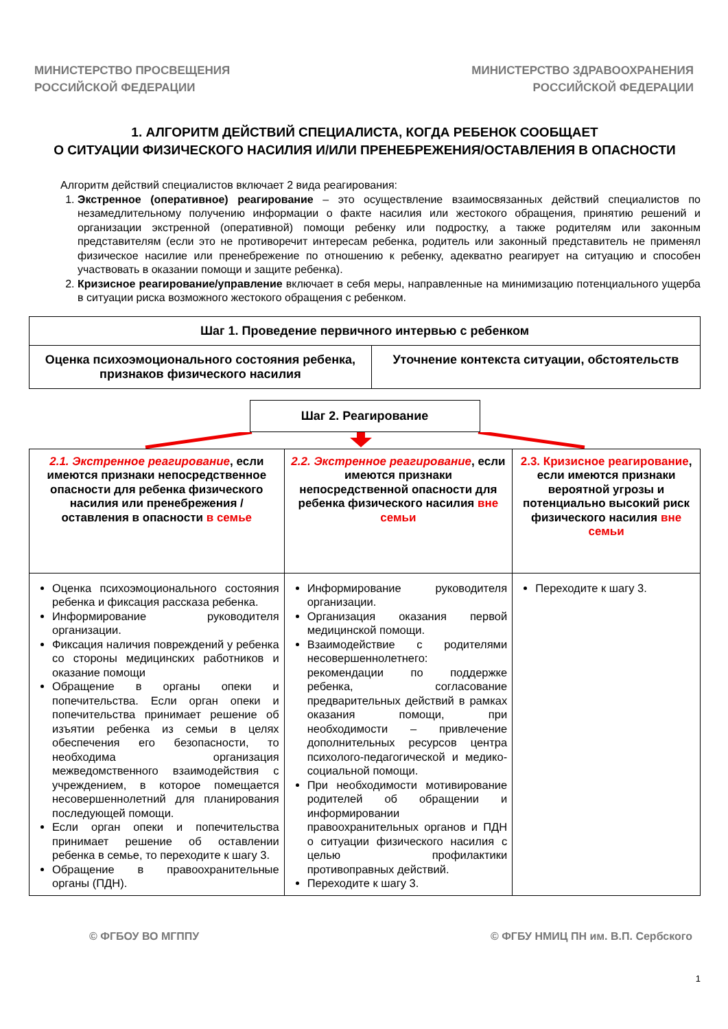МИНИСТЕРСТВО ПРОСВЕЩЕНИЯ
РОССИЙСКОЙ ФЕДЕРАЦИИ
МИНИСТЕРСТВО ЗДРАВООХРАНЕНИЯ
РОССИЙСКОЙ ФЕДЕРАЦИИ
1. АЛГОРИТМ ДЕЙСТВИЙ СПЕЦИАЛИСТА, КОГДА РЕБЕНОК СООБЩАЕТ
О СИТУАЦИИ ФИЗИЧЕСКОГО НАСИЛИЯ И/ИЛИ ПРЕНЕБРЕЖЕНИЯ/ОСТАВЛЕНИЯ В ОПАСНОСТИ
Алгоритм действий специалистов включает 2 вида реагирования:
1. Экстренное (оперативное) реагирование – это осуществление взаимосвязанных действий специалистов по незамедлительному получению информации о факте насилия или жестокого обращения, принятию решений и организации экстренной (оперативной) помощи ребенку или подростку, а также родителям или законным представителям (если это не противоречит интересам ребенка, родитель или законный представитель не применял физическое насилие или пренебрежение по отношению к ребенку, адекватно реагирует на ситуацию и способен участвовать в оказании помощи и защите ребенка).
2. Кризисное реагирование/управление включает в себя меры, направленные на минимизацию потенциального ущерба в ситуации риска возможного жестокого обращения с ребенком.
| Шаг 1. Проведение первичного интервью с ребенком | |
| Оценка психоэмоционального состояния ребенка, признаков физического насилия | Уточнение контекста ситуации, обстоятельств |
Шаг 2. Реагирование
| 2.1. Экстренное реагирование , если имеются признаки непосредственное опасности для ребенка физического насилия или пренебрежения / оставления в опасности в семье | 2.2. Экстренное реагирование , если имеются признаки непосредственной опасности для ребенка физического насилия вне семьи | 2.3. Кризисное реагирование , если имеются признаки вероятной угрозы и потенциально высокий риск физического насилия вне семьи |
| Оценка психоэмоционального состояния ребенка и фиксация рассказа ребенка. Информирование руководителя организации. Фиксация наличия повреждений у ребенка со стороны медицинских работников и оказание помощи Обращение в органы опеки и попечительства. Если орган опеки и попечительства принимает решение об изъятии ребенка из семьи в целях обеспечения его безопасности, то необходима организация межведомственного взаимодействия с учреждением, в которое помещается несовершеннолетний для планирования последующей помощи. Если орган опеки и попечительства принимает решение об оставлении ребенка в семье, то переходите к шагу 3. Обращение в правоохранительные органы (ПДН). | Информирование руководителя организации. Организация оказания первой медицинской помощи. Взаимодействие с родителями несовершеннолетнего: рекомендации по поддержке ребенка, согласование предварительных действий в рамках оказания помощи, при необходимости – привлечение дополнительных ресурсов центра психолого-педагогической и медико-социальной помощи. При необходимости мотивирование родителей об обращении и информировании правоохранительных органов и ПДН о ситуации физического насилия с целью профилактики противоправных действий. Переходите к шагу 3. | Переходите к шагу 3. |
© ФГБОУ ВО МГППУ © ФГБУ НМИЦ ПН им. В.П. Сербского
1